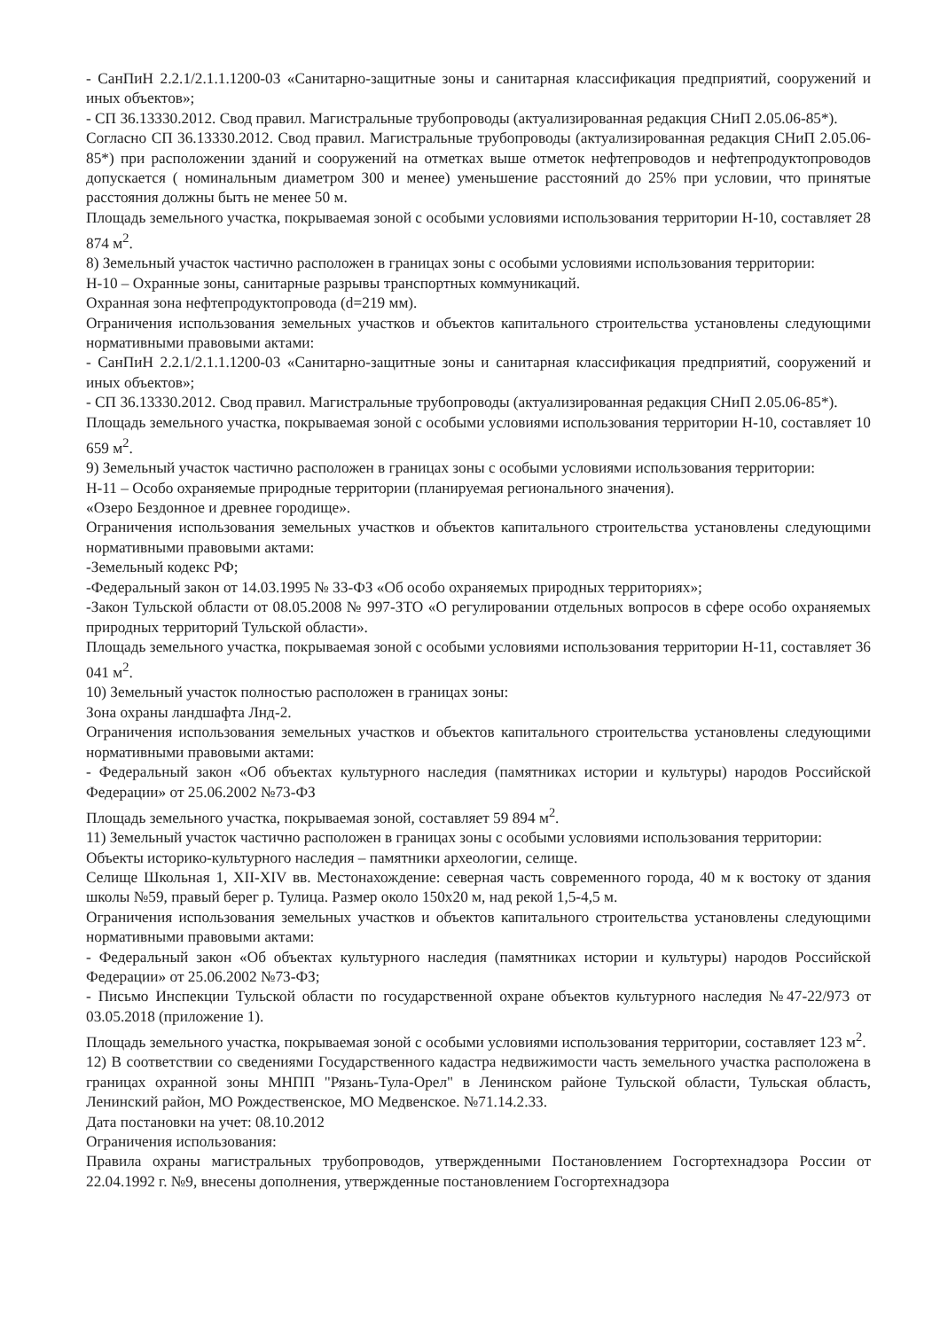- СанПиН 2.2.1/2.1.1.1200-03 «Санитарно-защитные зоны и санитарная классификация предприятий, сооружений и иных объектов»;
- СП 36.13330.2012. Свод правил. Магистральные трубопроводы (актуализированная редакция СНиП 2.05.06-85*).
Согласно СП 36.13330.2012. Свод правил. Магистральные трубопроводы (актуализированная редакция СНиП 2.05.06-85*) при расположении зданий и сооружений на отметках выше отметок нефтепроводов и нефтепродуктопроводов допускается ( номинальным диаметром 300 и менее) уменьшение расстояний до 25% при условии, что принятые расстояния должны быть не менее 50 м.
Площадь земельного участка, покрываемая зоной с особыми условиями использования территории Н-10, составляет 28 874 м<sup>2</sup>.
8) Земельный участок частично расположен в границах зоны с особыми условиями использования территории:
Н-10 – Охранные зоны, санитарные разрывы транспортных коммуникаций.
Охранная зона нефтепродуктопровода (d=219 мм).
Ограничения использования земельных участков и объектов капитального строительства установлены следующими нормативными правовыми актами:
- СанПиН 2.2.1/2.1.1.1200-03 «Санитарно-защитные зоны и санитарная классификация предприятий, сооружений и иных объектов»;
- СП 36.13330.2012. Свод правил. Магистральные трубопроводы (актуализированная редакция СНиП 2.05.06-85*).
Площадь земельного участка, покрываемая зоной с особыми условиями использования территории Н-10, составляет 10 659 м<sup>2</sup>.
9) Земельный участок частично расположен в границах зоны с особыми условиями использования территории:
Н-11 – Особо охраняемые природные территории (планируемая регионального значения).
«Озеро Бездонное и древнее городище».
Ограничения использования земельных участков и объектов капитального строительства установлены следующими нормативными правовыми актами:
-Земельный кодекс РФ;
-Федеральный закон от 14.03.1995 № 33-ФЗ «Об особо охраняемых природных территориях»;
-Закон Тульской области от 08.05.2008 № 997-ЗТО «О регулировании отдельных вопросов в сфере особо охраняемых природных территорий Тульской области».
Площадь земельного участка, покрываемая зоной с особыми условиями использования территории Н-11, составляет 36 041 м<sup>2</sup>.
10) Земельный участок полностью расположен в границах зоны:
Зона охраны ландшафта Лнд-2.
Ограничения использования земельных участков и объектов капитального строительства установлены следующими нормативными правовыми актами:
- Федеральный закон «Об объектах культурного наследия (памятниках истории и культуры) народов Российской Федерации» от 25.06.2002 №73-ФЗ
Площадь земельного участка, покрываемая зоной, составляет 59 894 м<sup>2</sup>.
11) Земельный участок частично расположен в границах зоны с особыми условиями использования территории:
Объекты историко-культурного наследия – памятники археологии, селище.
Селище Школьная 1, XII-XIV вв. Местонахождение: северная часть современного города, 40 м к востоку от здания школы №59, правый берег р. Тулица. Размер около 150х20 м, над рекой 1,5-4,5 м.
Ограничения использования земельных участков и объектов капитального строительства установлены следующими нормативными правовыми актами:
- Федеральный закон «Об объектах культурного наследия (памятниках истории и культуры) народов Российской Федерации» от 25.06.2002 №73-ФЗ;
- Письмо Инспекции Тульской области по государственной охране объектов культурного наследия №47-22/973 от 03.05.2018 (приложение 1).
Площадь земельного участка, покрываемая зоной с особыми условиями использования территории, составляет 123 м<sup>2</sup>.
12) В соответствии со сведениями Государственного кадастра недвижимости часть земельного участка расположена в границах охранной зоны МНПП "Рязань-Тула-Орел" в Ленинском районе Тульской области, Тульская область, Ленинский район, МО Рождественское, МО Медвенское. №71.14.2.33.
Дата постановки на учет: 08.10.2012
Ограничения использования:
Правила охраны магистральных трубопроводов, утвержденными Постановлением Госгортехнадзора России от 22.04.1992 г. №9, внесены дополнения, утвержденные постановлением Госгортехнадзора